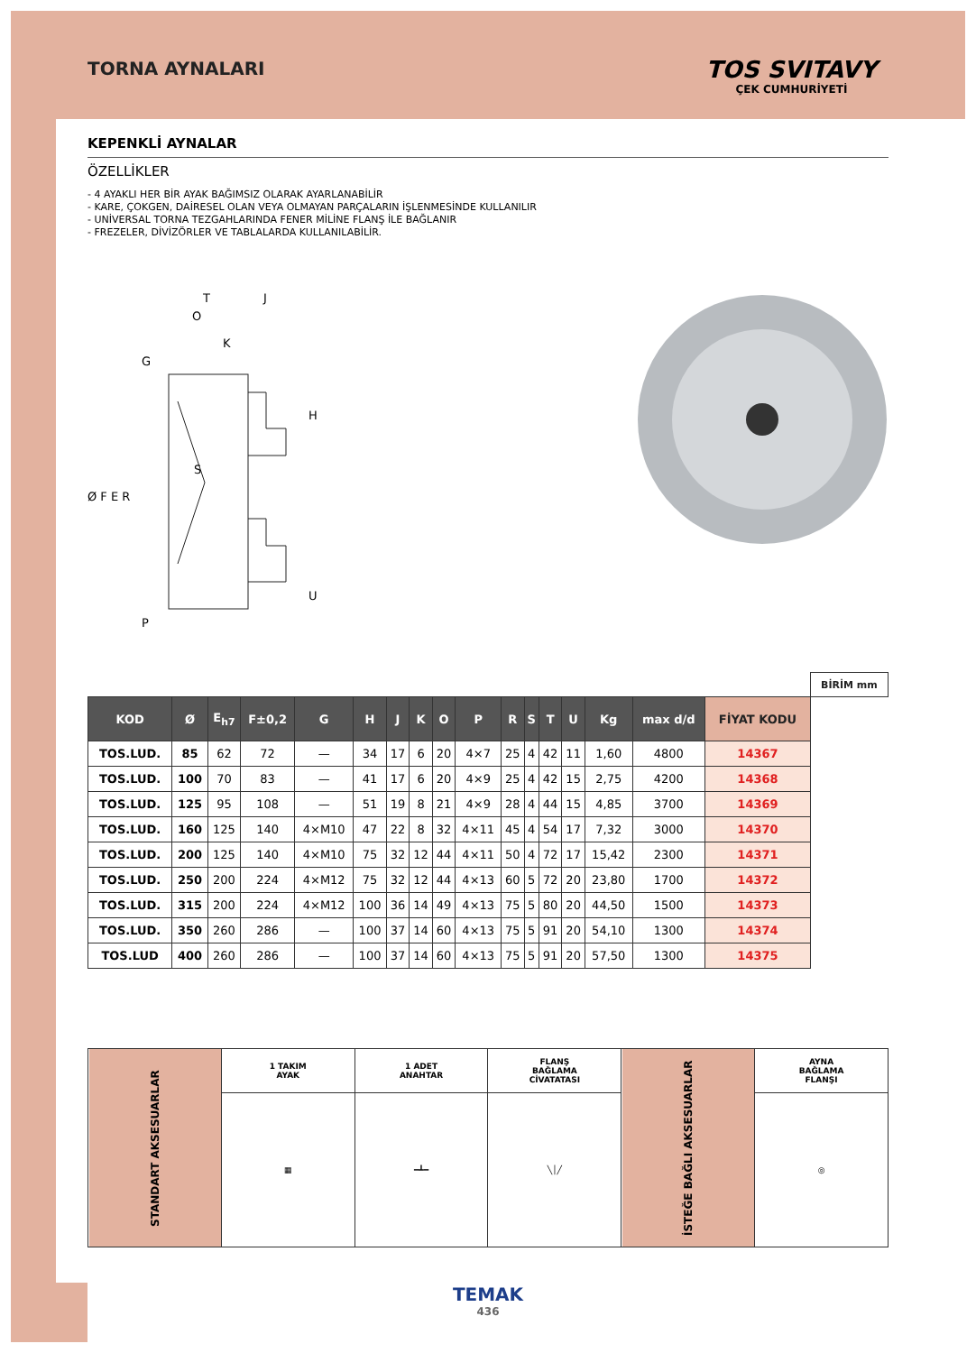TORNA AYNALARI
TOS SVITAVY
ÇEK CUMHURİYETİ
KEPENKLİ AYNALAR
ÖZELLİKLER
- 4 AYAKLI HER BİR AYAK BAĞIMSIZ OLARAK AYARLANABİLİR
- KARE, ÇOKGEN, DAİRESEL OLAN VEYA OLMAYAN PARÇALARIN İŞLENMESİNDE KULLANILIR
- UNİVERSAL TORNA TEZGAHLARINDA FENER MİLİNE FLANŞ İLE BAĞLANIR
- FREZELER, DİVİZÖRLER VE TABLALARDA KULLANILABİLİR.
T
J
O
K
S
Ø F E R
H
U
P
G
| | | | | | | | | | | | | | | | | | BİRİM mm |
| --- | --- | --- | --- | --- | --- | --- | --- | --- | --- | --- | --- | --- | --- | --- | --- | --- | --- |
| KOD | Ø | E<sub>h7</sub> | F±0,2 | G | H | J | K | O | P | R | S | T | U | Kg | max d/d | FİYAT KODU | |
| TOS.LUD. | 85 | 62 | 72 | — | 34 | 17 | 6 | 20 | 4×7 | 25 | 4 | 42 | 11 | 1,60 | 4800 | 14367 | |
| TOS.LUD. | 100 | 70 | 83 | — | 41 | 17 | 6 | 20 | 4×9 | 25 | 4 | 42 | 15 | 2,75 | 4200 | 14368 | |
| TOS.LUD. | 125 | 95 | 108 | — | 51 | 19 | 8 | 21 | 4×9 | 28 | 4 | 44 | 15 | 4,85 | 3700 | 14369 | |
| TOS.LUD. | 160 | 125 | 140 | 4×M10 | 47 | 22 | 8 | 32 | 4×11 | 45 | 4 | 54 | 17 | 7,32 | 3000 | 14370 | |
| TOS.LUD. | 200 | 125 | 140 | 4×M10 | 75 | 32 | 12 | 44 | 4×11 | 50 | 4 | 72 | 17 | 15,42 | 2300 | 14371 | |
| TOS.LUD. | 250 | 200 | 224 | 4×M12 | 75 | 32 | 12 | 44 | 4×13 | 60 | 5 | 72 | 20 | 23,80 | 1700 | 14372 | |
| TOS.LUD. | 315 | 200 | 224 | 4×M12 | 100 | 36 | 14 | 49 | 4×13 | 75 | 5 | 80 | 20 | 44,50 | 1500 | 14373 | |
| TOS.LUD. | 350 | 260 | 286 | — | 100 | 37 | 14 | 60 | 4×13 | 75 | 5 | 91 | 20 | 54,10 | 1300 | 14374 | |
| TOS.LUD | 400 | 260 | 286 | — | 100 | 37 | 14 | 60 | 4×13 | 75 | 5 | 91 | 20 | 57,50 | 1300 | 14375 | |
| STANDART AKSESUARLAR | 1 TAKIM AYAK | 1 ADET ANAHTAR | FLANŞ BAĞLAMA CİVATATASI | İSTEĞE BAĞLI AKSESUARLAR | AYNA BAĞLAMA FLANŞI |
| | ▦ | ━┻━ | ╲│╱ | | ◎ |
TEMAK
436